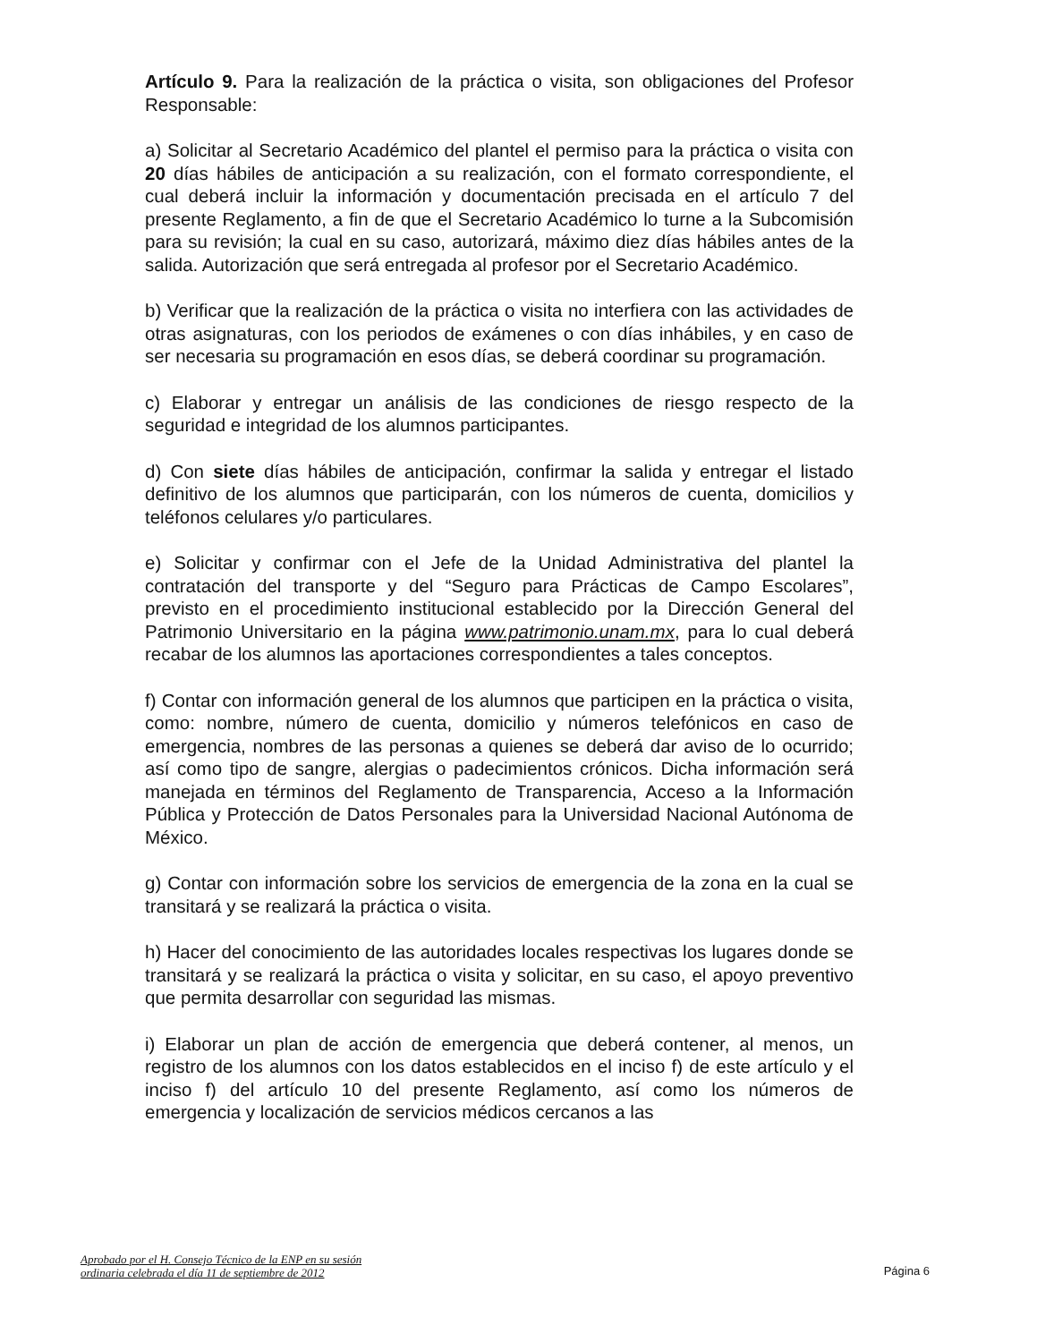Artículo 9. Para la realización de la práctica o visita, son obligaciones del Profesor Responsable:
a) Solicitar al Secretario Académico del plantel el permiso para la práctica o visita con 20 días hábiles de anticipación a su realización, con el formato correspondiente, el cual deberá incluir la información y documentación precisada en el artículo 7 del presente Reglamento, a fin de que el Secretario Académico lo turne a la Subcomisión para su revisión; la cual en su caso, autorizará, máximo diez días hábiles antes de la salida. Autorización que será entregada al profesor por el Secretario Académico.
b) Verificar que la realización de la práctica o visita no interfiera con las actividades de otras asignaturas, con los periodos de exámenes o con días inhábiles, y en caso de ser necesaria su programación en esos días, se deberá coordinar su programación.
c) Elaborar y entregar un análisis de las condiciones de riesgo respecto de la seguridad e integridad de los alumnos participantes.
d) Con siete días hábiles de anticipación, confirmar la salida y entregar el listado definitivo de los alumnos que participarán, con los números de cuenta, domicilios y teléfonos celulares y/o particulares.
e) Solicitar y confirmar con el Jefe de la Unidad Administrativa del plantel la contratación del transporte y del “Seguro para Prácticas de Campo Escolares”, previsto en el procedimiento institucional establecido por la Dirección General del Patrimonio Universitario en la página www.patrimonio.unam.mx, para lo cual deberá recabar de los alumnos las aportaciones correspondientes a tales conceptos.
f) Contar con información general de los alumnos que participen en la práctica o visita, como: nombre, número de cuenta, domicilio y números telefónicos en caso de emergencia, nombres de las personas a quienes se deberá dar aviso de lo ocurrido; así como tipo de sangre, alergias o padecimientos crónicos. Dicha información será manejada en términos del Reglamento de Transparencia, Acceso a la Información Pública y Protección de Datos Personales para la Universidad Nacional Autónoma de México.
g) Contar con información sobre los servicios de emergencia de la zona en la cual se transitará y se realizará la práctica o visita.
h) Hacer del conocimiento de las autoridades locales respectivas los lugares donde se transitará y se realizará la práctica o visita y solicitar, en su caso, el apoyo preventivo que permita desarrollar con seguridad las mismas.
i) Elaborar un plan de acción de emergencia que deberá contener, al menos, un registro de los alumnos con los datos establecidos en el inciso f) de este artículo y el inciso f) del artículo 10 del presente Reglamento, así como los números de emergencia y localización de servicios médicos cercanos a las
Aprobado por el H. Consejo Técnico de la ENP en su sesión
ordinaria celebrada el día 11 de septiembre de 2012
Página 6